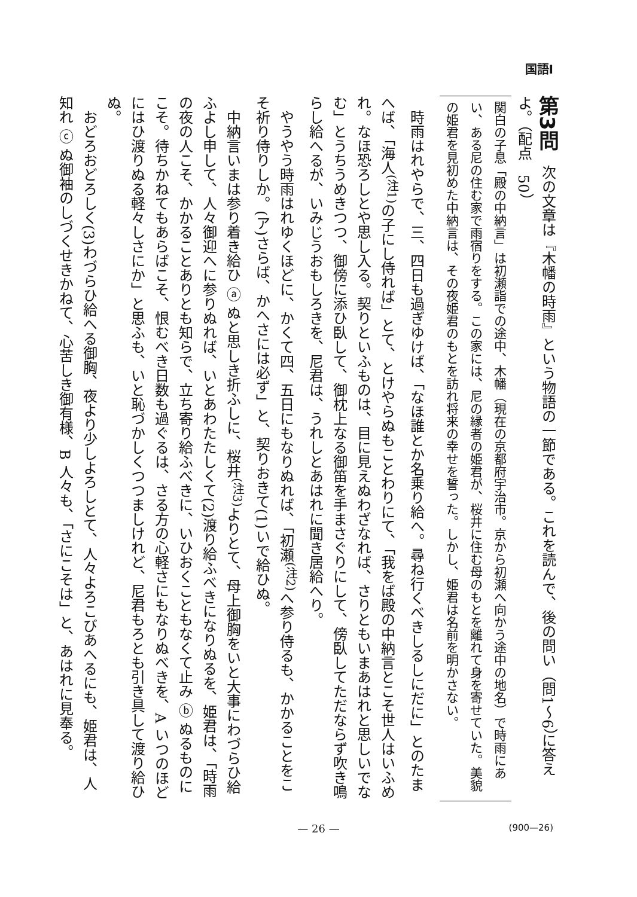国語Ⅰ
第3問　次の文章は『木幡の時雨』という物語の一節である。これを読んで、後の問い（問1〜6）に答えよ。（配点　50）
関白の子息「殿の中納言」は初瀬詣での途中、木幡（現在の京都府宇治市。京から初瀬へ向かう途中の地名）で時雨にあい、ある尼の住む家で雨宿りをする。この家には、尼の縁者の姫君が、桜井に住む母のもとを離れて身を寄せていた。美貌の姫君を見初めた中納言は、その夜姫君のもとを訪れ将来の幸せを誓った。しかし、姫君は名前を明かさない。
　時雨はれやらで、三、四日も過ぎゆけば、「なほ誰とか名乗り給へ。尋ね行くべきしるしにだに」とのたまへば、「海人<sup>(注1)</sup>の子にし侍れば」とて、とけやらぬもことわりにて、「我をば殿の中納言とこそ世人はいふめれ。なほ恐ろしとや思し入る。契りといふものは、目に見えぬわざなれば、さりともいまあはれと思しいでなむ」とうちうめきつつ、御傍に添ひ臥して、御枕上なる御笛を手まさぐりにして、傍臥してただならず吹き鳴らし給へるが、いみじうおもしろきを、尼君は、うれしとあはれに聞き居給へり。
　やうやう時雨はれゆくほどに、かくて四、五日にもなりぬれば、「初瀬<sup>(注2)</sup>へ参り侍るも、かかることをこそ祈り侍りしか。(ア)さらば、かへさには必ず」と、契りおきて(1)いで給ひぬ。
　中納言いまは参り着き給ひ ⓐ ぬと思しき折ふしに、桜井<sup>(注3)</sup>よりとて、母上御胸をいと大事にわづらひ給ふよし申して、人々御迎へに参りぬれば、いとあわたたしくて(2)渡り給ふべきになりぬるを、姫君は、「時雨の夜の人こそ、かかることありとも知らで、立ち寄り給ふべきに、いひおくこともなくて止み ⓑ ぬるものにこそ。待ちかねてもあらばこそ、恨むべき日数も過ぐるは、さる方の心軽さにもなりぬべきを、A いつのほどにはひ渡りぬる軽々しさにか」と思ふも、いと恥づかしくつつましけれど、尼君もろとも引き具して渡り給ひぬ。
　おどろおどろしく(3)わづらひ給へる御胸、夜より少しよろしとて、人々よろこびあへるにも、姫君は、人知れ ⓒ ぬ御袖のしづくせきかねて、心苦しき御有様、B 人々も、「さにこそは」と、あはれに見奉る。
— 26 —
(900—26)